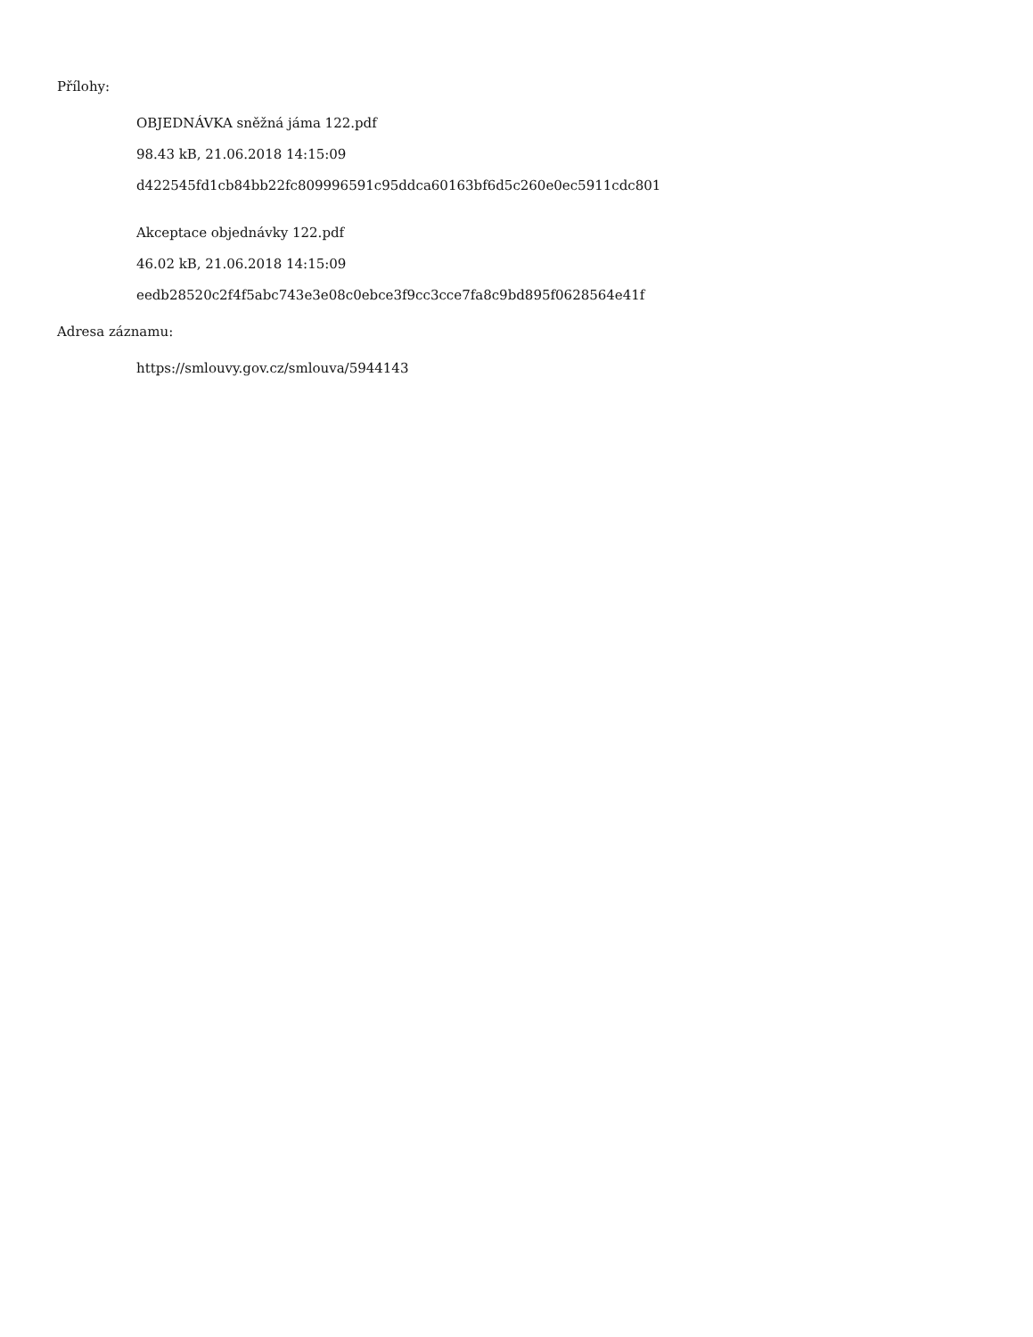Přílohy:
OBJEDNÁVKA sněžná jáma 122.pdf
98.43 kB, 21.06.2018 14:15:09
d422545fd1cb84bb22fc809996591c95ddca60163bf6d5c260e0ec5911cdc801
Akceptace objednávky 122.pdf
46.02 kB, 21.06.2018 14:15:09
eedb28520c2f4f5abc743e3e08c0ebce3f9cc3cce7fa8c9bd895f0628564e41f
Adresa záznamu:
https://smlouvy.gov.cz/smlouva/5944143